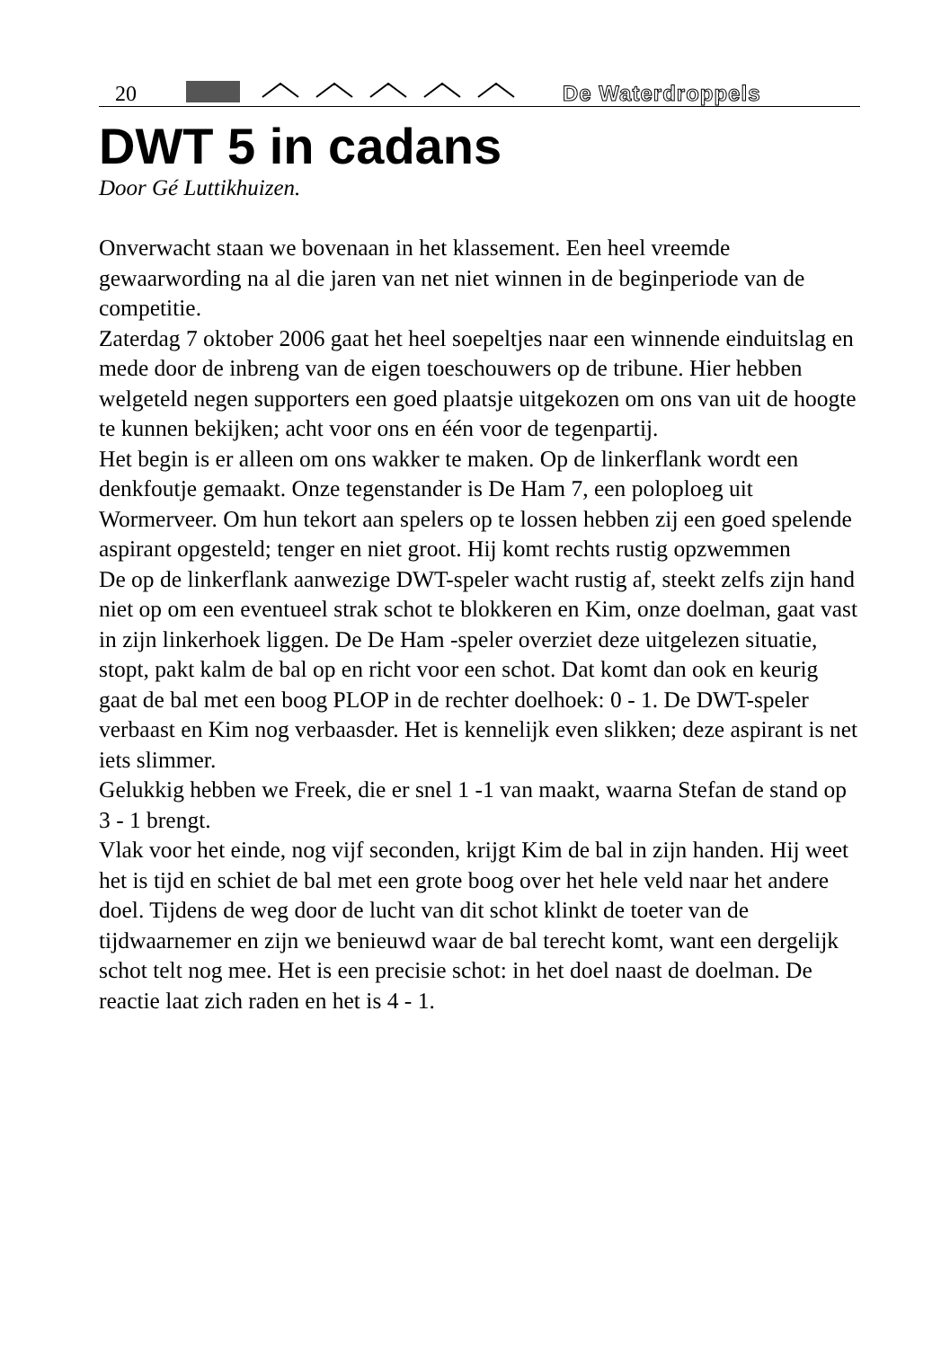20 De Waterdroppels
DWT 5 in cadans
Door Gé Luttikhuizen.
Onverwacht staan we bovenaan in het klassement. Een heel vreemde gewaarwording na al die jaren van net niet winnen in de beginperiode van de competitie.
Zaterdag 7 oktober 2006 gaat het heel soepeltjes naar een winnende einduitslag en mede door de inbreng van de eigen toeschouwers op de tribune. Hier hebben welgeteld negen supporters een goed plaatsje uitgekozen om ons van uit de hoogte te kunnen bekijken; acht voor ons en één voor de tegenpartij.
Het begin is er alleen om ons wakker te maken. Op de linkerflank wordt een denkfoutje gemaakt. Onze tegenstander is De Ham 7, een poloploeg uit Wormerveer. Om hun tekort aan spelers op te lossen hebben zij een goed spelende aspirant opgesteld; tenger en niet groot. Hij komt rechts rustig opzwemmen
De op de linkerflank aanwezige DWT-speler wacht rustig af, steekt zelfs zijn hand niet op om een eventueel strak schot te blokkeren en Kim, onze doelman, gaat vast in zijn linkerhoek liggen. De De Ham -speler overziet deze uitgelezen situatie, stopt, pakt kalm de bal op en richt voor een schot. Dat komt dan ook en keurig gaat de bal met een boog PLOP in de rechter doelhoek: 0 - 1. De DWT-speler verbaast en Kim nog verbaasder. Het is kennelijk even slikken; deze aspirant is net iets slimmer.
Gelukkig hebben we Freek, die er snel 1 -1 van maakt, waarna Stefan de stand op 3 - 1 brengt.
Vlak voor het einde, nog vijf seconden, krijgt Kim de bal in zijn handen. Hij weet het is tijd en schiet de bal met een grote boog over het hele veld naar het andere doel. Tijdens de weg door de lucht van dit schot klinkt de toeter van de tijdwaarnemer en zijn we benieuwd waar de bal terecht komt, want een dergelijk schot telt nog mee. Het is een precisie schot: in het doel naast de doelman. De reactie laat zich raden en het is 4 - 1.